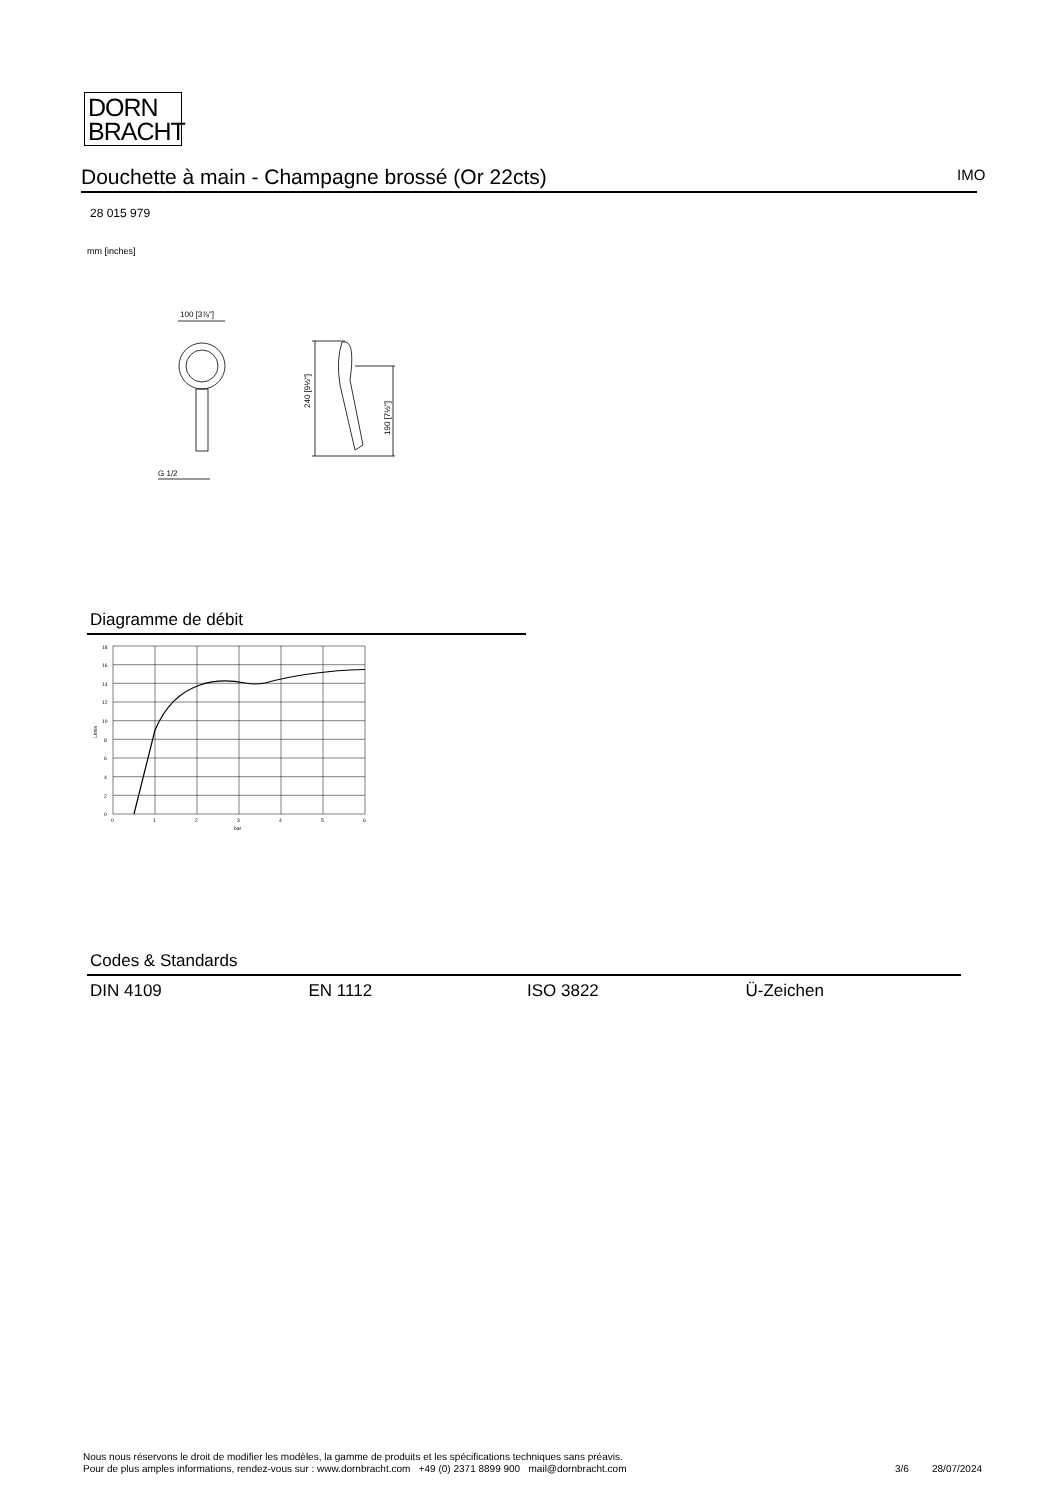DORN
BRACHT
Douchette à main - Champagne brossé (Or 22cts) IMO
28 015 979
mm [inches]
100 [3⅞"]
G 1/2
240 [9½"]
190 [7½"]
Diagramme de débit
18
16
14
12
10
8
6
4
2
0
0
1
2
3
4
5
6
bar
L/min
Codes & Standards
| DIN 4109 | EN 1112 | ISO 3822 | Ü-Zeichen |
Nous nous réservons le droit de modifier les modèles, la gamme de produits et les spécifications techniques sans préavis.
Pour de plus amples informations, rendez-vous sur : www.dornbracht.com +49 (0) 2371 8899 900 mail@dornbracht.com
3/6 28/07/2024